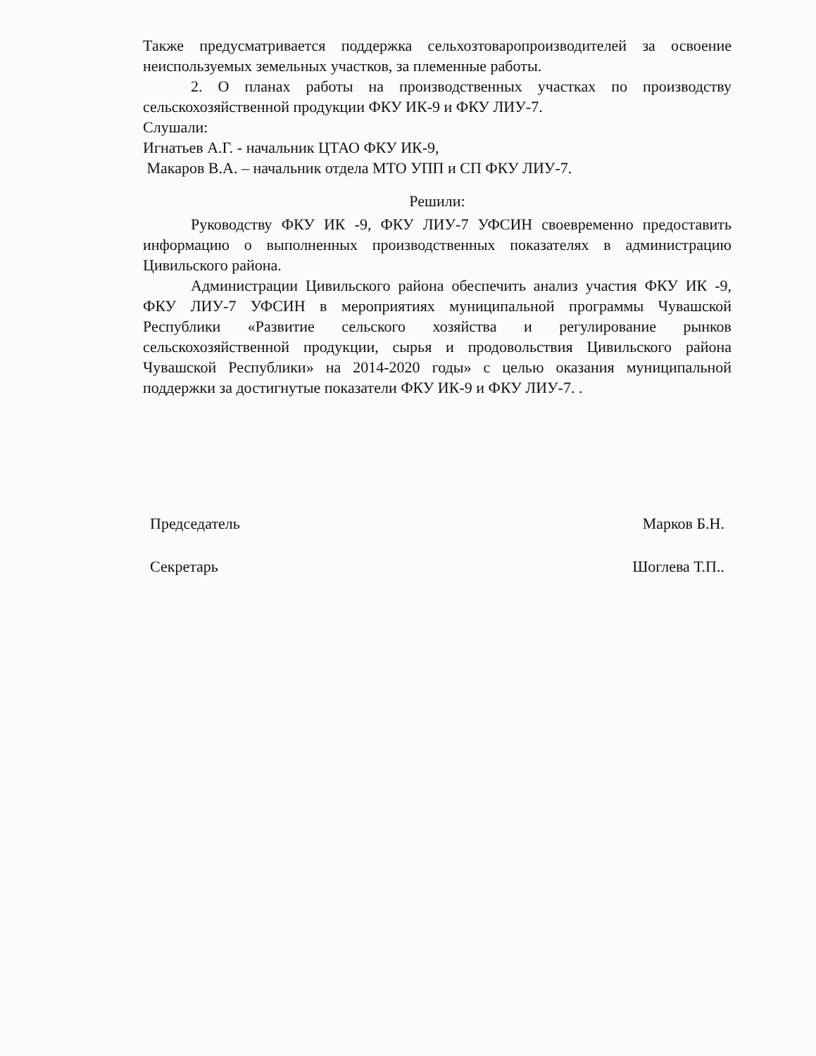Также предусматривается поддержка сельхозтоваропроизводителей за освоение неиспользуемых земельных участков, за племенные работы.
2. О планах работы на производственных участках по производству сельскохозяйственной продукции ФКУ ИК-9 и ФКУ ЛИУ-7.
Слушали:
Игнатьев А.Г. - начальник ЦТАО ФКУ ИК-9,
Макаров В.А. – начальник отдела МТО УПП и СП ФКУ ЛИУ-7.
Решили:
Руководству ФКУ ИК -9, ФКУ ЛИУ-7 УФСИН своевременно предоставить информацию о выполненных производственных показателях в администрацию Цивильского района.
Администрации Цивильского района обеспечить анализ участия ФКУ ИК -9, ФКУ ЛИУ-7 УФСИН в мероприятиях муниципальной программы Чувашской Республики «Развитие сельского хозяйства и регулирование рынков сельскохозяйственной продукции, сырья и продовольствия Цивильского района Чувашской Республики» на 2014-2020 годы» с целью оказания муниципальной поддержки за достигнутые показатели ФКУ ИК-9 и ФКУ ЛИУ-7. .
Председатель Марков Б.Н.
Секретарь Шоглева Т.П..